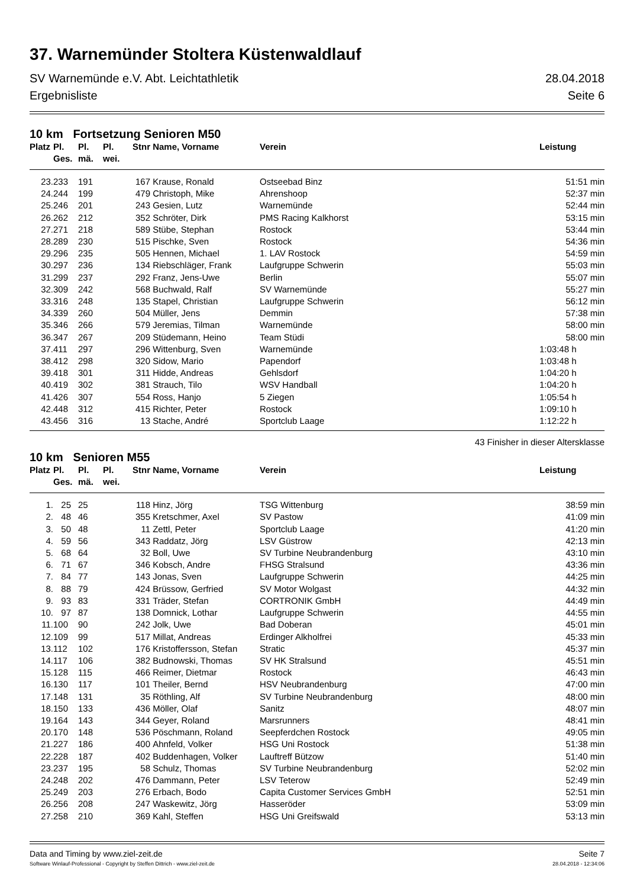37. Warnemünder Stoltera Küstenwaldlauf
SV Warnemünde e.V. Abt. Leichtathletik
Ergebnisliste 28.04.2018
Seite 6
10 km Fortsetzung Senioren M50
| Platz | Pl. Ges. | Pl. mä. | Pl. wei. | Stnr | Name, Vorname | Verein | Leistung |
| --- | --- | --- | --- | --- | --- | --- | --- |
| 23. | 233 | 191 | | 167 | Krause, Ronald | Ostseebad Binz | 51:51 min |
| 24. | 244 | 199 | | 479 | Christoph, Mike | Ahrenshoop | 52:37 min |
| 25. | 246 | 201 | | 243 | Gesien, Lutz | Warnemünde | 52:44 min |
| 26. | 262 | 212 | | 352 | Schröter, Dirk | PMS Racing Kalkhorst | 53:15 min |
| 27. | 271 | 218 | | 589 | Stübe, Stephan | Rostock | 53:44 min |
| 28. | 289 | 230 | | 515 | Pischke, Sven | Rostock | 54:36 min |
| 29. | 296 | 235 | | 505 | Hennen, Michael | 1. LAV Rostock | 54:59 min |
| 30. | 297 | 236 | | 134 | Riebschläger, Frank | Laufgruppe Schwerin | 55:03 min |
| 31. | 299 | 237 | | 292 | Franz, Jens-Uwe | Berlin | 55:07 min |
| 32. | 309 | 242 | | 568 | Buchwald, Ralf | SV Warnemünde | 55:27 min |
| 33. | 316 | 248 | | 135 | Stapel, Christian | Laufgruppe Schwerin | 56:12 min |
| 34. | 339 | 260 | | 504 | Müller, Jens | Demmin | 57:38 min |
| 35. | 346 | 266 | | 579 | Jeremias, Tilman | Warnemünde | 58:00 min |
| 36. | 347 | 267 | | 209 | Stüdemann, Heino | Team Stüdi | 58:00 min |
| 37. | 411 | 297 | | 296 | Wittenburg, Sven | Warnemünde | 1:03:48 h |
| 38. | 412 | 298 | | 320 | Sidow, Mario | Papendorf | 1:03:48 h |
| 39. | 418 | 301 | | 311 | Hidde, Andreas | Gehlsdorf | 1:04:20 h |
| 40. | 419 | 302 | | 381 | Strauch, Tilo | WSV Handball | 1:04:20 h |
| 41. | 426 | 307 | | 554 | Ross, Hanjo | 5 Ziegen | 1:05:54 h |
| 42. | 448 | 312 | | 415 | Richter, Peter | Rostock | 1:09:10 h |
| 43. | 456 | 316 | | 13 | Stache, André | Sportclub Laage | 1:12:22 h |
43 Finisher in dieser Altersklasse
10 km Senioren M55
| Platz | Pl. Ges. | Pl. mä. | Pl. wei. | Stnr | Name, Vorname | Verein | Leistung |
| --- | --- | --- | --- | --- | --- | --- | --- |
| 1. | 25 | 25 | | 118 | Hinz, Jörg | TSG Wittenburg | 38:59 min |
| 2. | 48 | 46 | | 355 | Kretschmer, Axel | SV Pastow | 41:09 min |
| 3. | 50 | 48 | | 11 | Zettl, Peter | Sportclub Laage | 41:20 min |
| 4. | 59 | 56 | | 343 | Raddatz, Jörg | LSV Güstrow | 42:13 min |
| 5. | 68 | 64 | | 32 | Boll, Uwe | SV Turbine Neubrandenburg | 43:10 min |
| 6. | 71 | 67 | | 346 | Kobsch, Andre | FHSG Stralsund | 43:36 min |
| 7. | 84 | 77 | | 143 | Jonas, Sven | Laufgruppe Schwerin | 44:25 min |
| 8. | 88 | 79 | | 424 | Brüssow, Gerfried | SV Motor Wolgast | 44:32 min |
| 9. | 93 | 83 | | 331 | Träder, Stefan | CORTRONIK GmbH | 44:49 min |
| 10. | 97 | 87 | | 138 | Domnick, Lothar | Laufgruppe Schwerin | 44:55 min |
| 11. | 100 | 90 | | 242 | Jolk, Uwe | Bad Doberan | 45:01 min |
| 12. | 109 | 99 | | 517 | Millat, Andreas | Erdinger Alkholfrei | 45:33 min |
| 13. | 112 | 102 | | 176 | Kristoffersson, Stefan | Stratic | 45:37 min |
| 14. | 117 | 106 | | 382 | Budnowski, Thomas | SV HK Stralsund | 45:51 min |
| 15. | 128 | 115 | | 466 | Reimer, Dietmar | Rostock | 46:43 min |
| 16. | 130 | 117 | | 101 | Theiler, Bernd | HSV Neubrandenburg | 47:00 min |
| 17. | 148 | 131 | | 35 | Röthling, Alf | SV Turbine Neubrandenburg | 48:00 min |
| 18. | 150 | 133 | | 436 | Möller, Olaf | Sanitz | 48:07 min |
| 19. | 164 | 143 | | 344 | Geyer, Roland | Marsrunners | 48:41 min |
| 20. | 170 | 148 | | 536 | Pöschmann, Roland | Seepferdchen Rostock | 49:05 min |
| 21. | 227 | 186 | | 400 | Ahnfeld, Volker | HSG Uni Rostock | 51:38 min |
| 22. | 228 | 187 | | 402 | Buddenhagen, Volker | Lauftreff Bützow | 51:40 min |
| 23. | 237 | 195 | | 58 | Schulz, Thomas | SV Turbine Neubrandenburg | 52:02 min |
| 24. | 248 | 202 | | 476 | Dammann, Peter | LSV Teterow | 52:49 min |
| 25. | 249 | 203 | | 276 | Erbach, Bodo | Capita Customer Services GmbH | 52:51 min |
| 26. | 256 | 208 | | 247 | Waskewitz, Jörg | Hasseröder | 53:09 min |
| 27. | 258 | 210 | | 369 | Kahl, Steffen | HSG Uni Greifswald | 53:13 min |
Data and Timing by www.ziel-zeit.de Seite 7
Software Winlauf-Professional - Copyright by Steffen Dittrich - www.ziel-zeit.de 28.04.2018 - 12:34:06